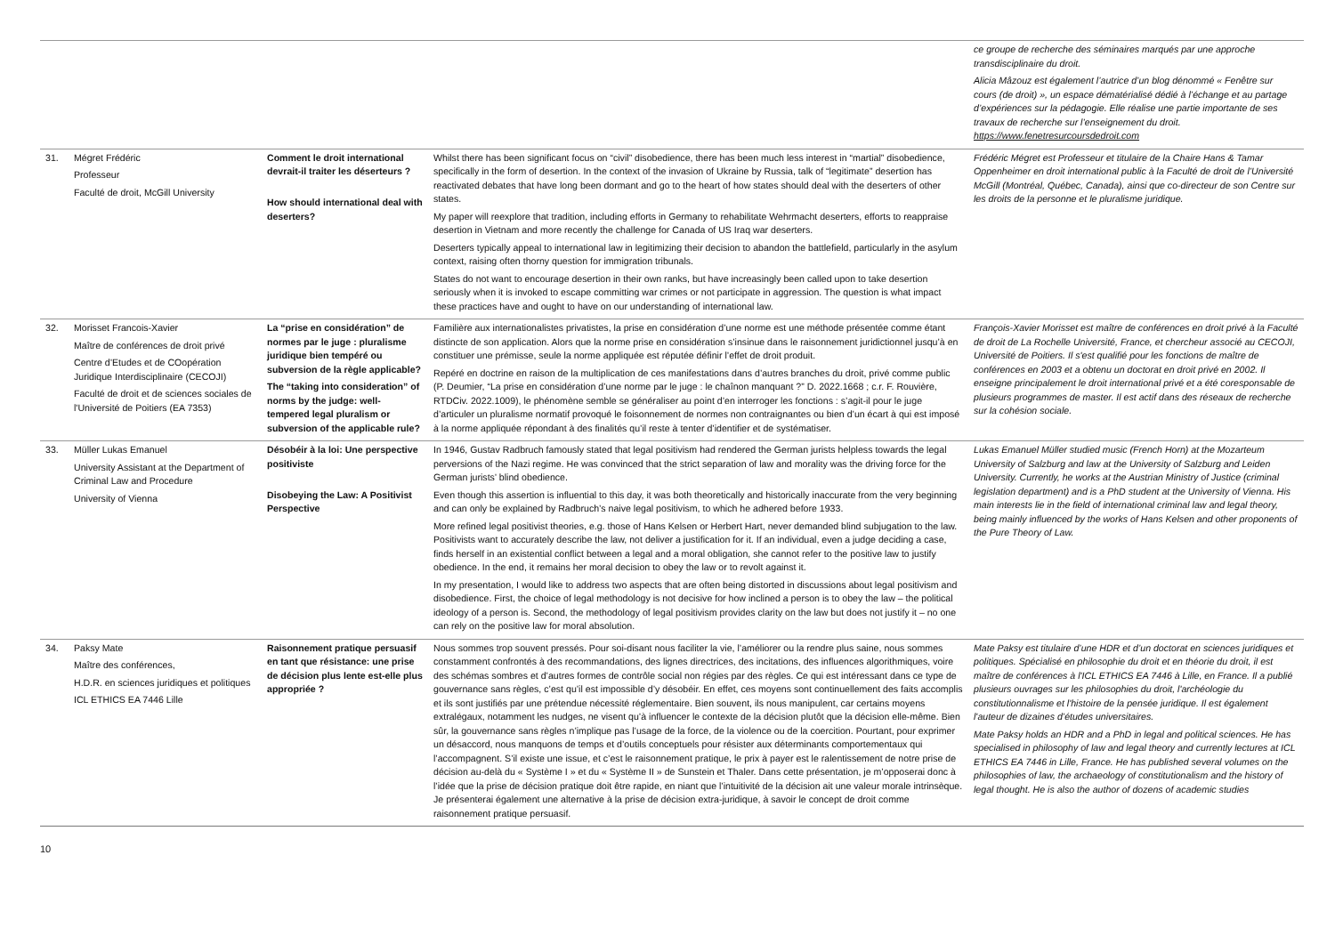| | | | | ce groupe de recherche des séminaires marqués par une approche transdisciplinaire du droit. Alicia Mâzouz est également l’autrice d’un blog dénommé « Fenêtre sur cours (de droit) », un espace dématérialisé dédié à l’échange et au partage d’expériences sur la pédagogie. Elle réalise une partie importante de ses travaux de recherche sur l’enseignement du droit. https://www.fenetresurcoursdedroit.com |
| 31. | Mégret Frédéric Professeur Faculté de droit, McGill University | Comment le droit international devrait-il traiter les déserteurs ? How should international deal with deserters? | Whilst there has been significant focus on “civil” disobedience, there has been much less interest in “martial” disobedience, specifically in the form of desertion. In the context of the invasion of Ukraine by Russia, talk of “legitimate” desertion has reactivated debates that have long been dormant and go to the heart of how states should deal with the deserters of other states. My paper will reexplore that tradition, including efforts in Germany to rehabilitate Wehrmacht deserters, efforts to reappraise desertion in Vietnam and more recently the challenge for Canada of US Iraq war deserters. Deserters typically appeal to international law in legitimizing their decision to abandon the battlefield, particularly in the asylum context, raising often thorny question for immigration tribunals. States do not want to encourage desertion in their own ranks, but have increasingly been called upon to take desertion seriously when it is invoked to escape committing war crimes or not participate in aggression. The question is what impact these practices have and ought to have on our understanding of international law. | Frédéric Mégret est Professeur et titulaire de la Chaire Hans & Tamar Oppenheimer en droit international public à la Faculté de droit de l’Université McGill (Montréal, Québec, Canada), ainsi que co-directeur de son Centre sur les droits de la personne et le pluralisme juridique. |
| 32. | Morisset Francois-Xavier Maître de conférences de droit privé Centre d’Etudes et de COopération Juridique Interdisciplinaire (CECOJI) Faculté de droit et de sciences sociales de l'Université de Poitiers (EA 7353) | La “prise en considération” de normes par le juge : pluralisme juridique bien tempéré ou subversion de la règle applicable? The “taking into consideration” of norms by the judge: well-tempered legal pluralism or subversion of the applicable rule? | Familière aux internationalistes privatistes, la prise en considération d’une norme est une méthode présentée comme étant distincte de son application. Alors que la norme prise en considération s’insinue dans le raisonnement juridictionnel jusqu’à en constituer une prémisse, seule la norme appliquée est réputée définir l’effet de droit produit. Repéré en doctrine en raison de la multiplication de ces manifestations dans d’autres branches du droit, privé comme public (P. Deumier, “La prise en considération d’une norme par le juge : le chaînon manquant ?” D. 2022.1668 ; c.r. F. Rouvière, RTDCiv. 2022.1009), le phénomène semble se généraliser au point d’en interroger les fonctions : s’agit-il pour le juge d’articuler un pluralisme normatif provoqué le foisonnement de normes non contraignantes ou bien d’un écart à qui est imposé à la norme appliquée répondant à des finalités qu’il reste à tenter d’identifier et de systématiser. | François-Xavier Morisset est maître de conférences en droit privé à la Faculté de droit de La Rochelle Université, France, et chercheur associé au CECOJI, Université de Poitiers. Il s'est qualifié pour les fonctions de maître de conférences en 2003 et a obtenu un doctorat en droit privé en 2002. Il enseigne principalement le droit international privé et a été coresponsable de plusieurs programmes de master. Il est actif dans des réseaux de recherche sur la cohésion sociale. |
| 33. | Müller Lukas Emanuel University Assistant at the Department of Criminal Law and Procedure University of Vienna | Désobéir à la loi: Une perspective positiviste Disobeying the Law: A Positivist Perspective | In 1946, Gustav Radbruch famously stated that legal positivism had rendered the German jurists helpless towards the legal perversions of the Nazi regime. He was convinced that the strict separation of law and morality was the driving force for the German jurists’ blind obedience. Even though this assertion is influential to this day, it was both theoretically and historically inaccurate from the very beginning and can only be explained by Radbruch’s naive legal positivism, to which he adhered before 1933. More refined legal positivist theories, e.g. those of Hans Kelsen or Herbert Hart, never demanded blind subjugation to the law. Positivists want to accurately describe the law, not deliver a justification for it. If an individual, even a judge deciding a case, finds herself in an existential conflict between a legal and a moral obligation, she cannot refer to the positive law to justify obedience. In the end, it remains her moral decision to obey the law or to revolt against it. In my presentation, I would like to address two aspects that are often being distorted in discussions about legal positivism and disobedience. First, the choice of legal methodology is not decisive for how inclined a person is to obey the law – the political ideology of a person is. Second, the methodology of legal positivism provides clarity on the law but does not justify it – no one can rely on the positive law for moral absolution. | Lukas Emanuel Müller studied music (French Horn) at the Mozarteum University of Salzburg and law at the University of Salzburg and Leiden University. Currently, he works at the Austrian Ministry of Justice (criminal legislation department) and is a PhD student at the University of Vienna. His main interests lie in the field of international criminal law and legal theory, being mainly influenced by the works of Hans Kelsen and other proponents of the Pure Theory of Law. |
| 34. | Paksy Mate Maître des conférences, H.D.R. en sciences juridiques et politiques ICL ETHICS EA 7446 Lille | Raisonnement pratique persuasif en tant que résistance: une prise de décision plus lente est-elle plus appropriée ? | Nous sommes trop souvent pressés. Pour soi-disant nous faciliter la vie, l’améliorer ou la rendre plus saine, nous sommes constamment confrontés à des recommandations, des lignes directrices, des incitations, des influences algorithmiques, voire des schémas sombres et d’autres formes de contrôle social non régies par des règles. Ce qui est intéressant dans ce type de gouvernance sans règles, c’est qu’il est impossible d’y désobéir. En effet, ces moyens sont continuellement des faits accomplis et ils sont justifiés par une prétendue nécessité réglementaire. Bien souvent, ils nous manipulent, car certains moyens extralégaux, notamment les nudges, ne visent qu’à influencer le contexte de la décision plutôt que la décision elle-même. Bien sûr, la gouvernance sans règles n’implique pas l’usage de la force, de la violence ou de la coercition. Pourtant, pour exprimer un désaccord, nous manquons de temps et d’outils conceptuels pour résister aux déterminants comportementaux qui l’accompagnent. S’il existe une issue, et c’est le raisonnement pratique, le prix à payer est le ralentissement de notre prise de décision au-delà du « Système I » et du « Système II » de Sunstein et Thaler. Dans cette présentation, je m’opposerai donc à l’idée que la prise de décision pratique doit être rapide, en niant que l’intuitivité de la décision ait une valeur morale intrinsèque. Je présenterai également une alternative à la prise de décision extra-juridique, à savoir le concept de droit comme raisonnement pratique persuasif. | Mate Paksy est titulaire d’une HDR et d’un doctorat en sciences juridiques et politiques. Spécialisé en philosophie du droit et en théorie du droit, il est maître de conférences à l'ICL ETHICS EA 7446 à Lille, en France. Il a publié plusieurs ouvrages sur les philosophies du droit, l'archéologie du constitutionnalisme et l'histoire de la pensée juridique. Il est également l'auteur de dizaines d’études universitaires. Mate Paksy holds an HDR and a PhD in legal and political sciences. He has specialised in philosophy of law and legal theory and currently lectures at ICL ETHICS EA 7446 in Lille, France. He has published several volumes on the philosophies of law, the archaeology of constitutionalism and the history of legal thought. He is also the author of dozens of academic studies |
10